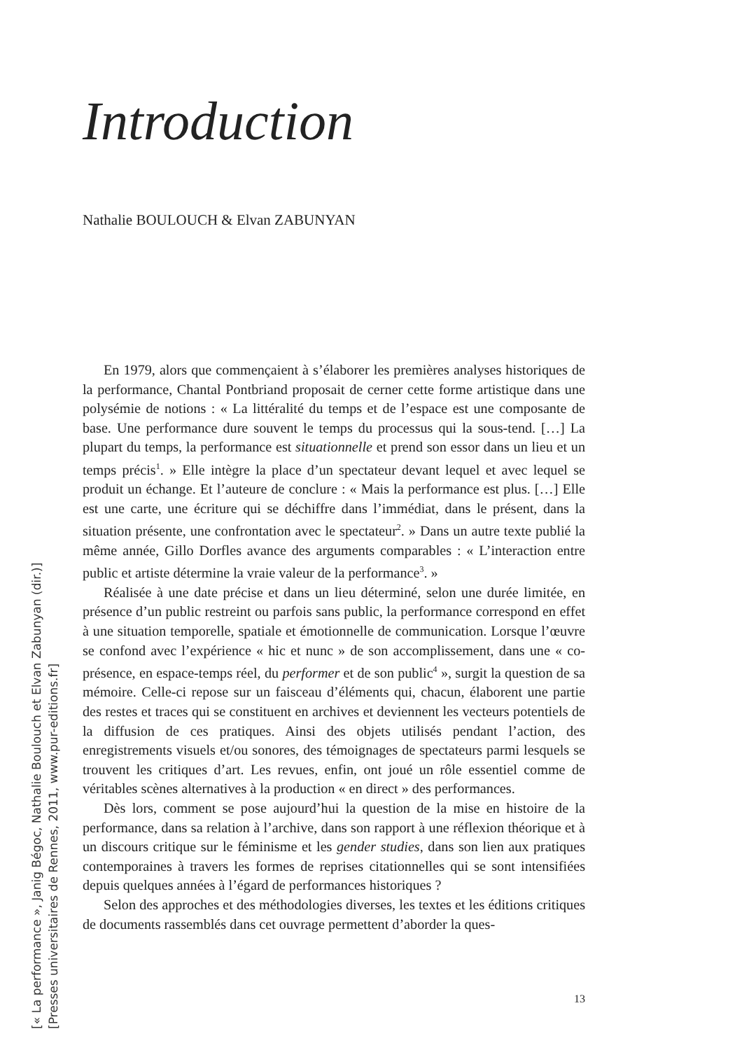Introduction
Nathalie BOULOUCH & Elvan ZABUNYAN
En 1979, alors que commençaient à s’élaborer les premières analyses historiques de la performance, Chantal Pontbriand proposait de cerner cette forme artistique dans une polysémie de notions : « La littéralité du temps et de l’espace est une composante de base. Une performance dure souvent le temps du processus qui la sous-tend. […] La plupart du temps, la performance est situationnelle et prend son essor dans un lieu et un temps précis<sup>1</sup>. » Elle intègre la place d’un spectateur devant lequel et avec lequel se produit un échange. Et l’auteure de conclure : « Mais la performance est plus. […] Elle est une carte, une écriture qui se déchiffre dans l’immédiat, dans le présent, dans la situation présente, une confrontation avec le spectateur<sup>2</sup>. » Dans un autre texte publié la même année, Gillo Dorfles avance des arguments comparables : « L’interaction entre public et artiste détermine la vraie valeur de la performance<sup>3</sup>. »
Réalisée à une date précise et dans un lieu déterminé, selon une durée limitée, en présence d’un public restreint ou parfois sans public, la performance correspond en effet à une situation temporelle, spatiale et émotionnelle de communication. Lorsque l’œuvre se confond avec l’expérience « hic et nunc » de son accomplissement, dans une « co-présence, en espace-temps réel, du performer et de son public<sup>4</sup> », surgit la question de sa mémoire. Celle-ci repose sur un faisceau d’éléments qui, chacun, élaborent une partie des restes et traces qui se constituent en archives et deviennent les vecteurs potentiels de la diffusion de ces pratiques. Ainsi des objets utilisés pendant l’action, des enregistrements visuels et/ou sonores, des témoignages de spectateurs parmi lesquels se trouvent les critiques d’art. Les revues, enfin, ont joué un rôle essentiel comme de véritables scènes alternatives à la production « en direct » des performances.
Dès lors, comment se pose aujourd’hui la question de la mise en histoire de la performance, dans sa relation à l’archive, dans son rapport à une réflexion théorique et à un discours critique sur le féminisme et les gender studies, dans son lien aux pratiques contemporaines à travers les formes de reprises citationnelles qui se sont intensifiées depuis quelques années à l’égard de performances historiques ?
Selon des approches et des méthodologies diverses, les textes et les éditions critiques de documents rassemblés dans cet ouvrage permettent d’aborder la ques-
13
[« La performance », Janig Bégoc, Nathalie Boulouch et Elvan Zabunyan (dir.)]
[Presses universitaires de Rennes, 2011, www.pur-editions.fr]